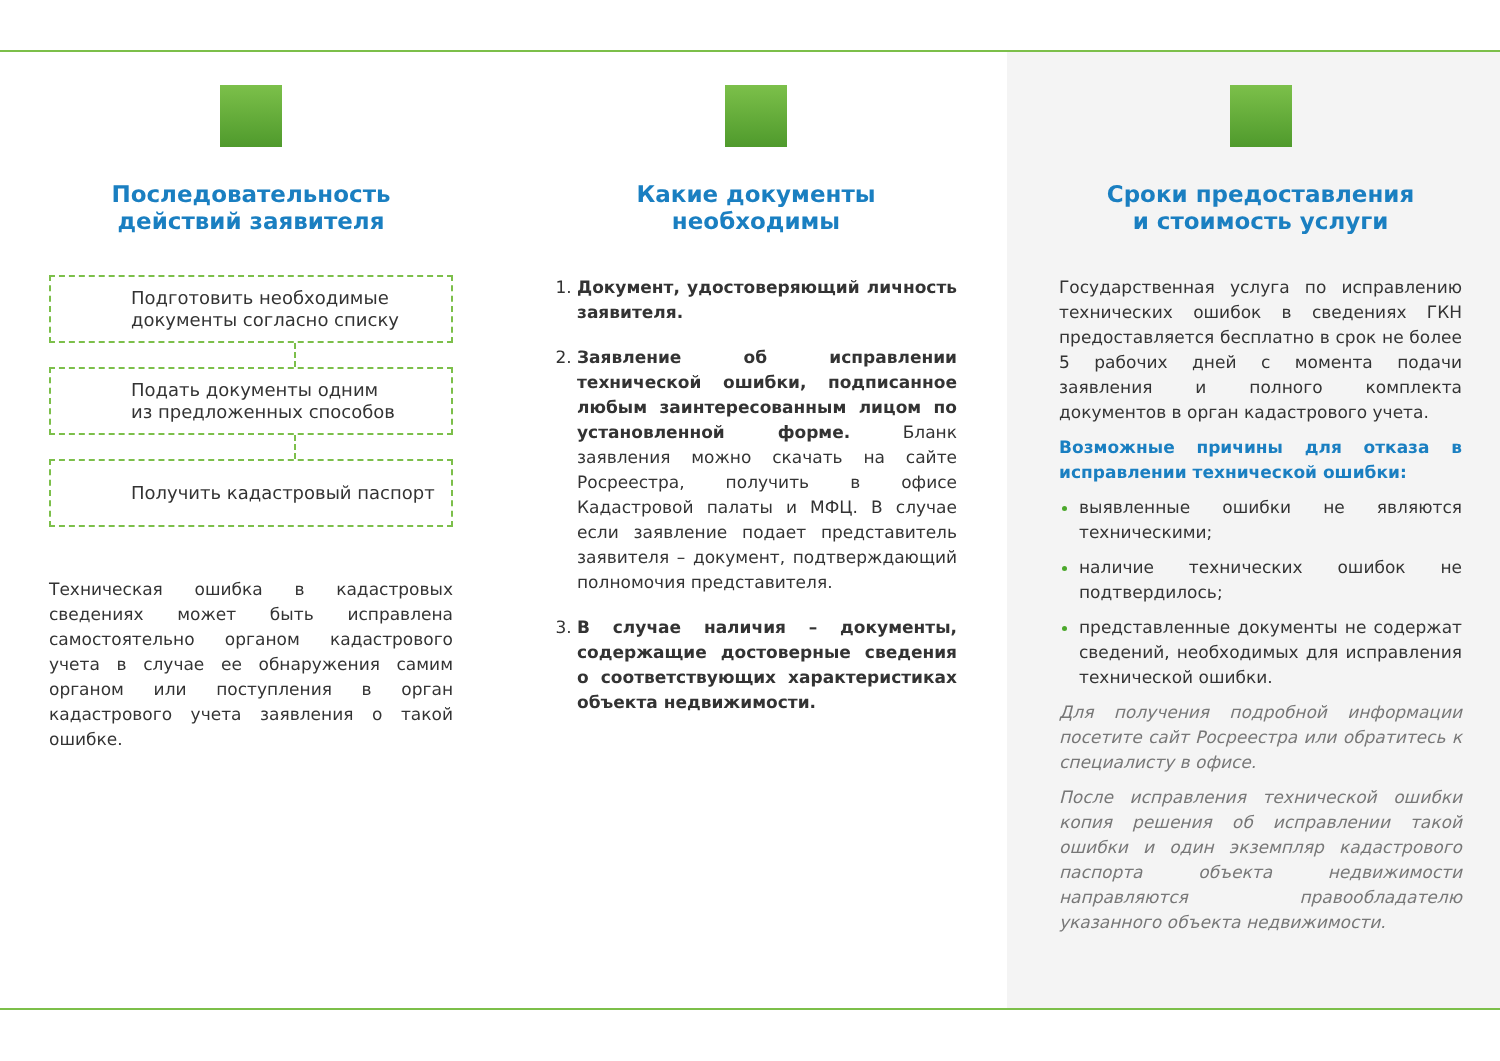Последовательность
действий заявителя
Подготовить необходимые
документы согласно списку
Подать документы одним
из предложенных способов
Получить кадастровый паспорт
Техническая ошибка в кадастровых сведениях может быть исправлена самостоятельно органом кадастрового учета в случае ее обнаружения самим органом или поступления в орган кадастрового учета заявления о такой ошибке.
Какие документы
необходимы
Документ, удостоверяющий личность заявителя.
Заявление об исправлении технической ошибки, подписанное любым заинтересованным лицом по установленной форме. Бланк заявления можно скачать на сайте Росреестра, получить в офисе Кадастровой палаты и МФЦ. В случае если заявление подает представитель заявителя – документ, подтверждающий полномочия представителя.
В случае наличия – документы, содержащие достоверные сведения о соответствующих характеристиках объекта недвижимости.
Сроки предоставления
и стоимость услуги
Государственная услуга по исправлению технических ошибок в сведениях ГКН предоставляется бесплатно в срок не более 5 рабочих дней с момента подачи заявления и полного комплекта документов в орган кадастрового учета.
Возможные причины для отказа в исправлении технической ошибки:
выявленные ошибки не являются техническими;
наличие технических ошибок не подтвердилось;
представленные документы не содержат сведений, необходимых для исправления технической ошибки.
Для получения подробной информации посетите сайт Росреестра или обратитесь к специалисту в офисе.
После исправления технической ошибки копия решения об исправлении такой ошибки и один экземпляр кадастрового паспорта объекта недвижимости направляются правообладателю указанного объекта недвижимости.